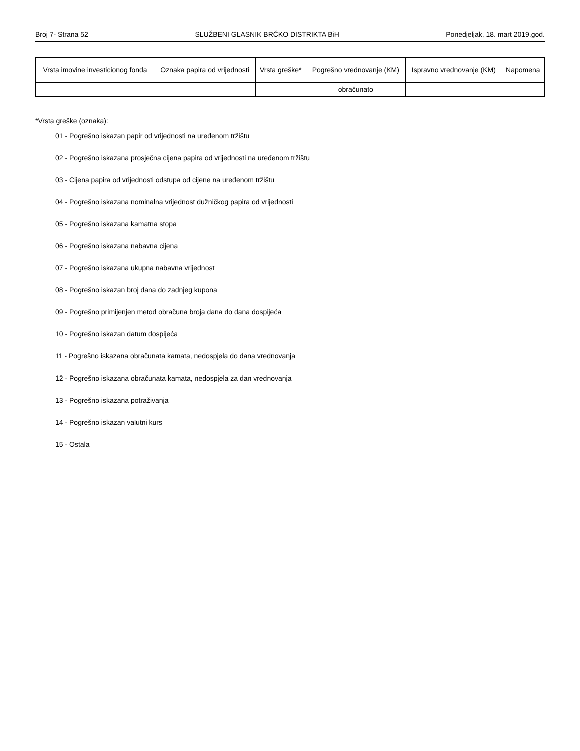Broj 7- Strana 52 SLUŽBENI GLASNIK BRČKO DISTRIKTA BiH Ponedjeljak, 18. mart 2019.god.
| Vrsta imovine investicionog fonda | Oznaka papira od vrijednosti | Vrsta greške* | Pogrešno vrednovanje (KM) | Ispravno vrednovanje (KM) | Napomena |
| --- | --- | --- | --- | --- | --- |
| | | | obračunato | | |
*Vrsta greške (oznaka):
01 - Pogrešno iskazan papir od vrijednosti na uređenom tržištu
02 - Pogrešno iskazana prosječna cijena papira od vrijednosti na uređenom tržištu
03 - Cijena papira od vrijednosti odstupa od cijene na uređenom tržištu
04 - Pogrešno iskazana nominalna vrijednost dužničkog papira od vrijednosti
05 - Pogrešno iskazana kamatna stopa
06 - Pogrešno iskazana nabavna cijena
07 - Pogrešno iskazana ukupna nabavna vrijednost
08 - Pogrešno iskazan broj dana do zadnjeg kupona
09 - Pogrešno primijenjen metod obračuna broja dana do dana dospijeća
10 - Pogrešno iskazan datum dospijeća
11 - Pogrešno iskazana obračunata kamata, nedospjela do dana vrednovanja
12 - Pogrešno iskazana obračunata kamata, nedospjela za dan vrednovanja
13 - Pogrešno iskazana potraživanja
14 - Pogrešno iskazan valutni kurs
15 - Ostala